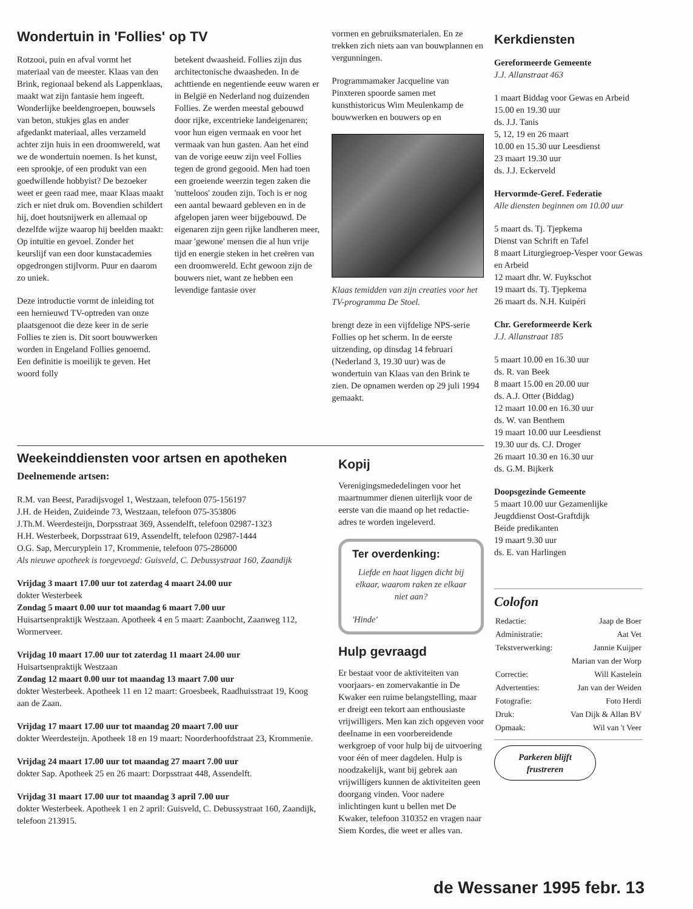Wondertuin in 'Follies' op TV
Rotzooi, puin en afval vormt het materiaal van de meester. Klaas van den Brink, regionaal bekend als Lappenklaas, maakt wat zijn fantasie hem ingeeft. Wonderlijke beeldengroepen, bouwsels van beton, stukjes glas en ander afgedankt materiaal, alles verzameld achter zijn huis in een droomwereld, wat we de wondertuin noemen. Is het kunst, een sprookje, of een produkt van een goedwillende hobbyist? De bezoeker weet er geen raad mee, maar Klaas maakt zich er niet druk om. Bovendien schildert hij, doet houtsnijwerk en allemaal op dezelfde wijze waarop hij beelden maakt: Op intuïtie en gevoel. Zonder het keurslijf van een door kunstacademies opgedrongen stijlvorm. Puur en daarom zo uniek.
Deze introductie vormt de inleiding tot een hernieuwd TV-optreden van onze plaatsgenoot die deze keer in de serie Follies te zien is. Dit soort bouwwerken worden in Engeland Follies genoemd. Een definitie is moeilijk te geven. Het woord folly
betekent dwaasheid. Follies zijn dus architectonische dwaasheden. In de achttiende en negentiende eeuw waren er in België en Nederland nog duizenden Follies. Ze werden meestal gebouwd door rijke, excentrieke landeigenaren; voor hun eigen vermaak en voor het vermaak van hun gasten. Aan het eind van de vorige eeuw zijn veel Follies tegen de grond gegooid. Men had toen een groeiende weerzin tegen zaken die 'nutteloos' zouden zijn. Toch is er nog een aantal bewaard gebleven en in de afgelopen jaren weer bijgebouwd. De eigenaren zijn geen rijke landheren meer, maar 'gewone' mensen die al hun vrije tijd en energie steken in het creëren van een droomwereld. Echt gewoon zijn de bouwers niet, want ze hebben een levendige fantasie over
vormen en gebruiksmaterialen. En ze trekken zich niets aan van bouwplannen en vergunningen.
Programmamaker Jacqueline van Pinxteren spoorde samen met kunsthistoricus Wim Meulenkamp de bouwwerken en bouwers op en
Klaas temidden van zijn creaties voor het TV-programma De Stoel.
brengt deze in een vijfdelige NPS-serie Follies op het scherm. In de eerste uitzending, op dinsdag 14 februari (Nederland 3, 19.30 uur) was de wondertuin van Klaas van den Brink te zien. De opnamen werden op 29 juli 1994 gemaakt.
Kerkdiensten
Gereformeerde Gemeente
J.J. Allanstraat 463
1 maart Biddag voor Gewas en Arbeid 15.00 en 19.30 uur
ds. J.J. Tanis
5, 12, 19 en 26 maart
10.00 en 15.30 uur Leesdienst
23 maart 19.30 uur
ds. J.J. Eckerveld
Hervormde-Geref. Federatie
Alle diensten beginnen om 10.00 uur
5 maart ds. Tj. Tjepkema
Dienst van Schrift en Tafel
8 maart Liturgiegroep-Vesper voor Gewas en Arbeid
12 maart dhr. W. Fuykschot
19 maart ds. Tj. Tjepkema
26 maart ds. N.H. Kuipéri
Chr. Gereformeerde Kerk
J.J. Allanstraat 185
5 maart 10.00 en 16.30 uur
ds. R. van Beek
8 maart 15.00 en 20.00 uur
ds. A.J. Otter (Biddag)
12 maart 10.00 en 16.30 uur
ds. W. van Benthem
19 maart 10.00 uur Leesdienst
19.30 uur ds. CJ. Droger
26 maart 10.30 en 16.30 uur
ds. G.M. Bijkerk
Doopsgezinde Gemeente
5 maart 10.00 uur Gezamenlijke Jeugddienst Oost-Graftdijk
Beide predikanten
19 maart 9.30 uur
ds. E. van Harlingen
Colofon
| Redactie: | Jaap de Boer |
| Administratie: | Aat Vet |
| Tekstverwerking: | Jannie Kuijper |
| | Marian van der Worp |
| Correctie: | Will Kastelein |
| Advertenties: | Jan van der Weiden |
| Fotografie: | Foto Herdi |
| Druk: | Van Dijk & Allan BV |
| Opmaak: | Wil van 't Veer |
Parkeren blijft frustreren
Weekeinddiensten voor artsen en apotheken
Deelnemende artsen:
R.M. van Beest, Paradijsvogel 1, Westzaan, telefoon 075-156197
J.H. de Heiden, Zuideinde 73, Westzaan, telefoon 075-353806
J.Th.M. Weerdesteijn, Dorpsstraat 369, Assendelft, telefoon 02987-1323
H.H. Westerbeek, Dorpsstraat 619, Assendelft, telefoon 02987-1444
O.G. Sap, Mercuryplein 17, Krommenie, telefoon 075-286000
Als nieuwe apotheek is toegevoegd: Guisveld, C. Debussystraat 160, Zaandijk
Vrijdag 3 maart 17.00 uur tot zaterdag 4 maart 24.00 uur
dokter Westerbeek
Zondag 5 maart 0.00 uur tot maandag 6 maart 7.00 uur
Huisartsenpraktijk Westzaan. Apotheek 4 en 5 maart: Zaanbocht, Zaanweg 112, Wormerveer.
Vrijdag 10 maart 17.00 uur tot zaterdag 11 maart 24.00 uur
Huisartsenpraktijk Westzaan
Zondag 12 maart 0.00 uur tot maandag 13 maart 7.00 uur
dokter Westerbeek. Apotheek 11 en 12 maart: Groesbeek, Raadhuisstraat 19, Koog aan de Zaan.
Vrijdag 17 maart 17.00 uur tot maandag 20 maart 7.00 uur
dokter Weerdesteijn. Apotheek 18 en 19 maart: Noorderhoofdstraat 23, Krommenie.
Vrijdag 24 maart 17.00 uur tot maandag 27 maart 7.00 uur
dokter Sap. Apotheek 25 en 26 maart: Dorpsstraat 448, Assendelft.
Vrijdag 31 maart 17.00 uur tot maandag 3 april 7.00 uur
dokter Westerbeek. Apotheek 1 en 2 april: Guisveld, C. Debussystraat 160, Zaandijk, telefoon 213915.
Kopij
Verenigingsmededelingen voor het maartnummer dienen uiterlijk voor de eerste van die maand op het redactie-adres te worden ingeleverd.
Ter overdenking:
Liefde en haat liggen dicht bij elkaar, waarom raken ze elkaar niet aan?
'Hinde'
Hulp gevraagd
Er bestaat voor de aktiviteiten van voorjaars- en zomervakantie in De Kwaker een ruime belangstelling, maar er dreigt een tekort aan enthousiaste vrijwilligers. Men kan zich opgeven voor deelname in een voorbereidende werkgroep of voor hulp bij de uitvoering voor één of meer dagdelen. Hulp is noodzakelijk, want bij gebrek aan vrijwilligers kunnen de aktiviteiten geen doorgang vinden. Voor nadere inlichtingen kunt u bellen met De Kwaker, telefoon 310352 en vragen naar Siem Kordes, die weet er alles van.
de Wessaner 1995 febr. 13